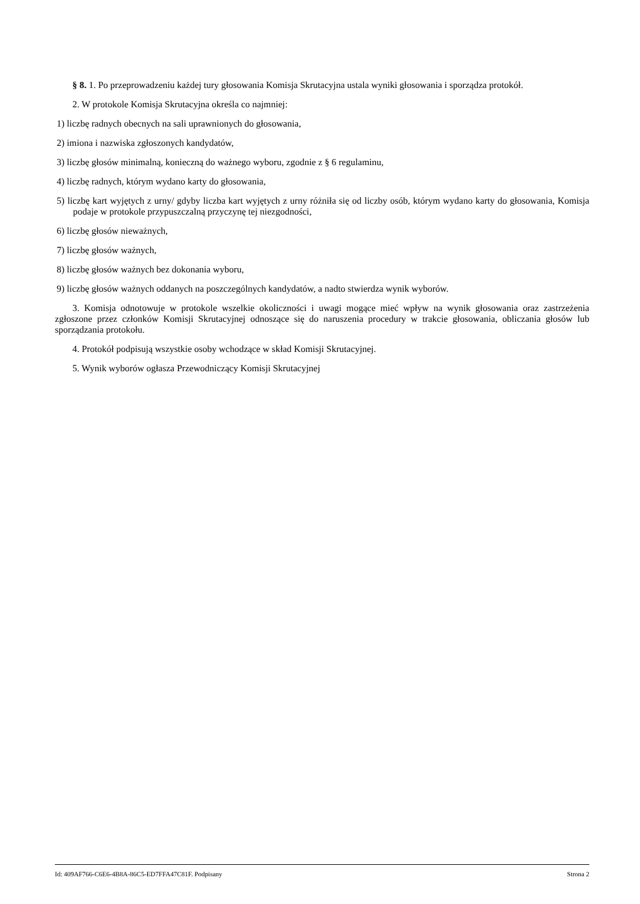§ 8. 1. Po przeprowadzeniu każdej tury głosowania Komisja Skrutacyjna ustala wyniki głosowania i sporządza protokół.
2. W protokole Komisja Skrutacyjna określa co najmniej:
1) liczbę radnych obecnych na sali uprawnionych do głosowania,
2) imiona i nazwiska zgłoszonych kandydatów,
3) liczbę głosów minimalną, konieczną do ważnego wyboru, zgodnie z § 6 regulaminu,
4) liczbę radnych, którym wydano karty do głosowania,
5) liczbę kart wyjętych z urny/ gdyby liczba kart wyjętych z urny różniła się od liczby osób, którym wydano karty do głosowania, Komisja podaje w protokole przypuszczalną przyczynę tej niezgodności,
6) liczbę głosów nieważnych,
7) liczbę głosów ważnych,
8) liczbę głosów ważnych bez dokonania wyboru,
9) liczbę głosów ważnych oddanych na poszczególnych kandydatów, a nadto stwierdza wynik wyborów.
3. Komisja odnotowuje w protokole wszelkie okoliczności i uwagi mogące mieć wpływ na wynik głosowania oraz zastrzeżenia zgłoszone przez członków Komisji Skrutacyjnej odnoszące się do naruszenia procedury w trakcie głosowania, obliczania głosów lub sporządzania protokołu.
4. Protokół podpisują wszystkie osoby wchodzące w skład Komisji Skrutacyjnej.
5. Wynik wyborów ogłasza Przewodniczący Komisji Skrutacyjnej
Id: 409AF766-C6E6-4B8A-86C5-ED7FFA47C81F. Podpisany Strona 2